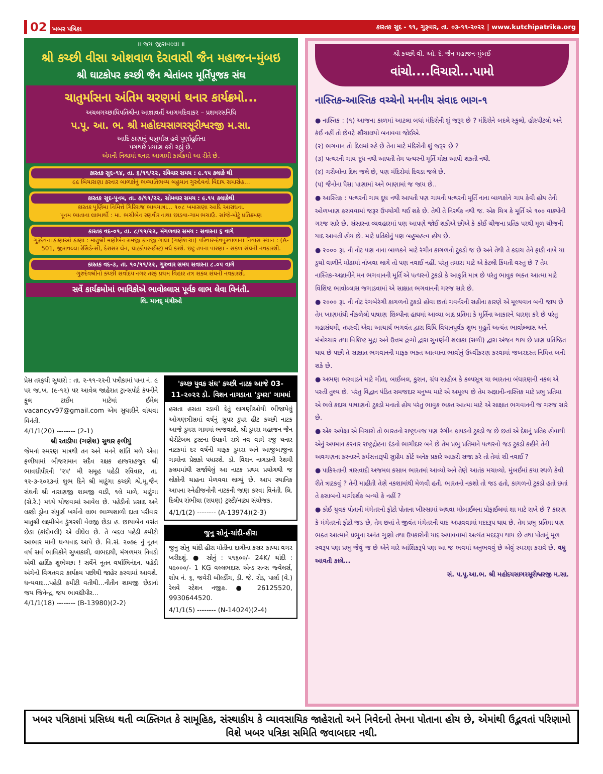02 ખબર પત્રિકા કારતક સુદ - ૧૧, ગુરૂવાર, તા. ૦૩-૧૧-૨૦૨૨ | www.kutchipatrika.org
॥ જય જીરાવલ્લા ॥
શ્રી કચ્છી વીસા ઓશવાળ દેરાવાસી જૈન મહાજન-મુંબઇ
શ્રી ઘાટકોપર કચ્છી જૈન શ્વેતાંબર મૂર્તિપૂજક સંઘ
ચાતુર્માસના અંતિમ ચરણમાં થનાર કાર્યક્રમો...
અચલગચ્છાધિપતિશ્રીના આજ્ઞાવર્તી આગમદિવાકર – પ્રશમરસનિધિ
પ.પૂ. આ. ભ. શ્રી મહોદયસાગરસૂરીશ્વરજી મ.સા.
આદિ ઠાણાનું ચાતુર્માસ હવે પૂર્ણાહૂતિના
પગથારે પ્રયાણ કરી રહ્યું છે.
એમની નિશ્રામાં થનાર આગામી કાર્યક્રમો આ રીતે છે.
કારતક સુદ-૧૪, તા. ૬/૧૧/૨૨, રવિવાર સમય : ૯.૧૫ કલાકે થી
૯૯ બિયાસણા કરનાર બાળકોનું ભવ્યાતિભવ્ય બહુમાન ગુરુદેવનો વિદાય સમારોહ...
કારતક સુદ-પૂનમ, તા. ૭/૧૧/૨૨, સોમવાર સમય : ૯.૧૫ કલાકેથી
કારતક પૂર્ણિમા નિમિત્તે ગિરિરાજ ભાવયાત્રા... ૧૦૮ ખમાસણા આદિ આરાધના.
પૂનમ ભાતાના લાભાર્થી : મા. ભચીબેન રણવીર નાથા છાડવા-ગામ ભચાઉ. સાંજે-મોટું પ્રતિક્રમણ
કારતક વદ-૦૧, તા. ૮/૧૧/૨૨, મંગળવાર સમય : સવારના ૬ વાગે
ગુરૂદેવના ઠાણાઓ ઠાણા : માતુશ્રી મણીબેન રામજી કાનજી ગાલા (ગણેશ ચા) પરિવાર-દેવપુરવાળાના નિવાસ સ્થાન : (A-501, જીરાવલ્લા રેસિડેન્સી, દેરાસર લેન, ઘાટકોપર-ઈસ્ટ) મધે કરશે. છટ્ઠ તપના પારણા - સકળ સંઘની નવકારશી.
કારતક વદ-૩, તા. ૧૦/૧૧/૨૨, ગુરુવાર સમય સવારના ૮.૦૫ વાગે
ગુરુદેવશ્રીનો કચ્છી સર્વોદય નગર તરફ પ્રથમ વિહાર તત્ર સકલ સંઘની નવકારશી.
સર્વે કાર્યક્રમોમાં ભાવિકોએ ભાવોલ્લાસ પૂર્વક લાભ લેવા વિનંતી.
લિ. માનદ્ મંત્રીઓ
પ્રેસ તરફથી સુધારો : તા. ૨-૧૧-૨૨ની પત્રીકામાં પાના નં. ૯ પર જા.ખ. (૯-૧૨) પર આવેલ જાહેરાત ટ્રાન્સપોર્ટ કંપનીને ફુલ ટાઈમ માટેમાં ઈમેલ vacancyv97@gmail.com એમ સુધારીને વાંચવા વિનંતી.
4/1/1(20) -------- (2-1)
શ્રી રતાડીયા (ગણેશ) સુથાર ફળીયું
જેમનાં સ્મરણ માત્રથી તન અને મનને શાંતિ મળે એવા ફળીયામાં બીજરામાન સદૈવ રક્ષક હાજરાહજુર શ્રી ભાવદ્યીપીરની '૨૫' મી સમૂહ પહેડી રવિવાર, તા. ૧૨-૩-૨૦૨૩નાં શુભ દિને શ્રી માટુંગા કચ્છી શ્વે.મૂ.જૈન સંઘની શ્રી નારાણજી શામજી વાડી, ૧લે માળે, માટુંગા (સે.રે.) મધ્યે યોજવામાં આવેલ છે. પહેડીનો પ્રસાદ અને લક્કી ડ્રોના સંપુર્ણ ખર્ચનો લાભ ભાગ્યશાળી દાતા પરીવાર માતુશ્રી લક્ષ્મીબેન ડુંગરશી વેલજી છેડા હ. છાયાબેન વસંત છેડા (કાંદીવલી) એ લીધેલ છે. તે બદલ પહેડી કમીટી આભાર માની ધન્યવાદ આપે છે. વિ.સં. ૨૦૭૯ નું નૂતન વર્ષ સર્વ ભાવિકોને સુખાકારી, લાભદાયી, મંગળમય નિવડો એવી હાર્દિક શુભેચ્છા ! સર્વેને નૂતન વર્ષાભિનંદન. પહેડી અંગેનો વિગતવાર કાર્યક્રમ પછીથી જાહેર કરવામાં આવશે. ધન્યવાદ...પહેડી કમીટી વતીથી...નીતીન શામજી છેડાનાં જય જિનેન્દ્ર, જય ભાવદ્યીપીર...
4/1/1(18) -------- (B-13980)(2-2)
'કચ્છ યુવક સંઘ' કચ્છી નાટક આજે 03-11-૨૦૨૨ ડો. વિશન નાગડાના 'ડુમરા' ગામમાં
હસતા હસતા રડાવી દેતું લાગણીઓથી ભીંજાયેલું ઓગણત્રીસમાં વર્ષનું સુપર ડુપર હીટ કચ્છી નાટક આજે ડુમરા ગામમાં ભજવાશે. શ્રી ડુમરા મહાજન જૈન ચેરીટેબલ ટ્રસ્ટના ઉપક્રમે રાત્રે નવ વાગે રજુ થનાર નાટકમાં દર વર્ષની માફક ડુમરા અને આજુબાજુના ગામોના પ્રેક્ષકો પધારશે. ડો. વિશન નાગડાની રેશમી કલમમાંથી સર્જાયેલું આ નાટક પ્રથમ પ્રયોગથી જ લોકોની ચાહના મેળવવા લાગ્યું છે. આપ સ્થાનિક આપના સ્નેહીજનોની નાટકની જાણ કરવા વિનંતી. લિ. દિલીપ રાંભીયા (રાયણ) ટ્રસ્ટી/નાટ્ય સંયોજક.
4/1/1(2) -------- (A-13974)(2-3)
જુનુ સોનું-ચાંદી-હીરા
જુનુ સોનુ ચાંદી હીરા મોતીના દાગીના કસર કાપ્યા વગર ખરીદશું. ● સોનું : ૫૧૬૦૦/- 24K/ ચાંદી : ૫૯૦૦૦/- 1 KG વલ્લભદાસ એન્ડ સન્સ જ્વેલર્સ, શોપ નં. ૬, જવેરી બીલ્ડીંગ, ડી. જે. રોડ, પાર્લા (વે.) રેલવે સ્ટેશન નજીક. ● 26125520, 9930644520.
4/1/1(5) -------- (N-14024)(2-4)
શ્રી કચ્છી વી. ઓ. દે. જૈન મહાજન-મુંબઈ
વાંચો....વિચારો...પામો
નાસ્તિક-આસ્તિક વચ્ચેનો મનનીય સંવાદ ભાગ-૧
● નાસ્તિક : (૧) આજના કાળમાં આટલા બધાં મંદિરોની શું જરૂર છે ? મંદિરોને બદલે સ્કુલો, હોસ્પીટલો અને કંઈ નહીં તો છેવટે શૌચાલયો બનાવવા જોઈએ.
(૨) ભગવાન તો દિલમાં રહે છે તેના માટે મંદિરોની શું જરૂર છે ?
(૩) પત્થરની ગાય દૂધ નથી આપતી તેમ પત્થરની મૂર્તિ મોક્ષ આપી શકતી નથી.
(૪) ગરીબોના દિલ જલે છે, પણ મંદિરોમાં દિવડા જલે છે.
(૫) જૈનોના પૈસા પાણામાં અને ભાણામાં જ જાય છે..
● આસ્તિક : પત્થરની ગાય દૂધ નથી આપતી પણ ગાયની પત્થરની મૂર્તિ નાના બાળકોને ગાય કેવી હોય તેની ઓળખાણ કરાવવામાં જરૂર ઉપયોગી થઈ શકે છે. તેથી તે નિરર્થક નથી જ. એક ચિત્ર કે મૂર્તિ એ ૧૦૦ વાક્યોની ગરજ સારે છે. સંસારના વ્યવહારમાં પણ આપણે જોઈ શકીએ છીએ કે કોઈ ચીજના પ્રતિક પરથી મૂળ ચીજની યાદ આવતી હોય છે. માટે પ્રતિકોનું પણ બહુમહત્વ હોય છે.
● ૨૦૦૦ રૂા. ની નોટ પણ નાના બાળકને માટે રંગીન કાગળનો ટુકડો જ છે અને તેથી તે કદાચ તેને ફાડી નાખે યા ડુચો વાળીને મોઢામાં નાંખવા લાગે તો પણ નવાઈ નહીં. પરંતુ તમારા માટે એ કેટલી કિંમતી વસ્તુ છે ? તેમ નાસ્તિક-અજ્ઞાનીને મન ભગવાનની મૂર્તિ એ પત્થરનો ટુકડો કે આકૃતિ માત્ર છે પરંતુ ભાવુક ભક્ત આત્મા માટે વિશિષ્ટ ભાવોલ્લાસ જગાડવામાં એ સાક્ષાત ભગવાનની ગરજ સારે છે.
● ૨૦૦૦ રૂા. ની નોટ રંગબેરંગી કાગળનો ટુકડો હોવા છતાં ગવર્નરની સહીના કારણે એ મૂલ્યવાન બની જાય છે તેમ ખાણમાંથી નીકળેલો પાષાણ શિલ્પીના હાથમાં આવ્યા બાદ પ્રતિમા કે મૂર્તિના આકારને ધારણ કરે છે પરંતુ મહાસંયમી, તપસ્વી એવા આચાર્ય ભગવંત દ્વારા વિધિ વિધાનપૂર્વક શુભ મુહુર્તે અત્યંત ભાવોલ્લાસ અને મંત્રોચ્ચાર તથા વિશિષ્ટ મુદ્રા અને ઉત્તમ દ્રવ્યો દ્વારા સુવર્ણની શલાકા (સળી) દ્વારા અંજન થાય છે પ્રાણ પ્રતિષ્ઠિત થાય છે પછી તે સાક્ષાત ભગવાનની માફક ભક્ત આત્માના ભાવોનું ઉર્ધ્વીકરણ કરવામાં જબરદસ્ત નિમિત્ત બની શકે છે.
● અભણ ભરવાડને માટે ગીતા, બાઈબલ, કુરાન, ગ્રંથ સાહીબ કે કલ્પસૂત્ર યા ભારતના બંધારણની નકલ એ પસ્તી તુલ્ય છે. પરંતુ વિદ્વાન પંડિત સમજદાર મનુષ્ય માટે એ અમૂલ્ય છે તેમ અજ્ઞાની-નાસ્તિક માટે પ્રભુ પ્રતિમા એ ભલે કદાચ પાષાણનો ટુકડો મનાતો હોય પરંતુ ભાવુક ભક્ત આત્મા માટે એ સાક્ષાત ભગવાનની જ ગરજ સારે છે.
● એક અપેક્ષા એ વિચારો તો ભારતનો રાષ્ટ્રધ્વજ પણ રંગીન કાપડનો ટુકડો જ છે છતાં એ દેશનું પ્રતિક હોવાથી એનું અપમાન કરનાર રાષ્ટ્રદ્રોહના દંડનો ભાગીદાર બને છે તેમ પ્રભુ પ્રતિમાને પત્થરનો જડ ટુકડો કહીને તેની અવગણના કરનારને કર્મસત્તારૂપી સુપ્રીમ કોર્ટ અનેક પ્રકારે આકરી સજા કરે તો તેમાં શી નવાઈ ?
● પાકિસ્તાની ત્રાસવાદી અજમલ કસાબ ભારતમાં આવ્યો અને તેણે આતંક મચાવ્યો. મુંબઈમાં કયા સ્થળે કેવી રીતે ત્રાટકવું ? તેની માહીતી તેણે નકશામાંથી મેળવી હતી. ભારતનો નકશો તો જડ હતો, કાગળનો ટુકડો હતો છતાં તે કસાબનો માર્ગદર્શક બન્યો કે નહીં ?
● કોઈ યુવક પોતાની મંગેતરનો ફોટો પોતાના ખીસ્સામાં અથવા મોબાઈલના પ્રોફાઈલમાં શા માટે રાખે છે ? કારણ કે મંગેતરનો ફોટો જડ છે, તેમ છતાં તે જીવંત મંગેતરની યાદ અપાવવામાં મદદરૂપ થાય છે. તેમ પ્રભુ પ્રતિમા પણ ભક્ત આત્માને પ્રભુના અનંત ગુણો તથા ઉપકારોની યાદ અપાવવામાં અત્યંત મદદરૂપ થાય છે તથા પોતાનું મૂળ સ્વરૂપ પણ પ્રભુ જેવું જ છે એને મારે આંશિકરૂપે પણ આ જ ભવમાં અનુભવવું છે એવું સ્મરણ કરાવે છે. વધુ આવતી કાલે...
સં. પ.પૂ.આ.ભ. શ્રી મહોદયસાગરસૂરીશ્વરજી મ.સા.
ખબર પત્રિકામાં પ્રસિધ્ધ થતી વ્યક્તિગત કે સામૂહિક, સંસ્થાકીય કે વ્યાવસાયિક જાહેરાતો અને નિવેદનો તેમના પોતાના હોય છે, એમાંથી ઉદ્ભવતાં પરિણામો વિશે ખબર પત્રિકા સમિતિ જવાબદાર નથી.